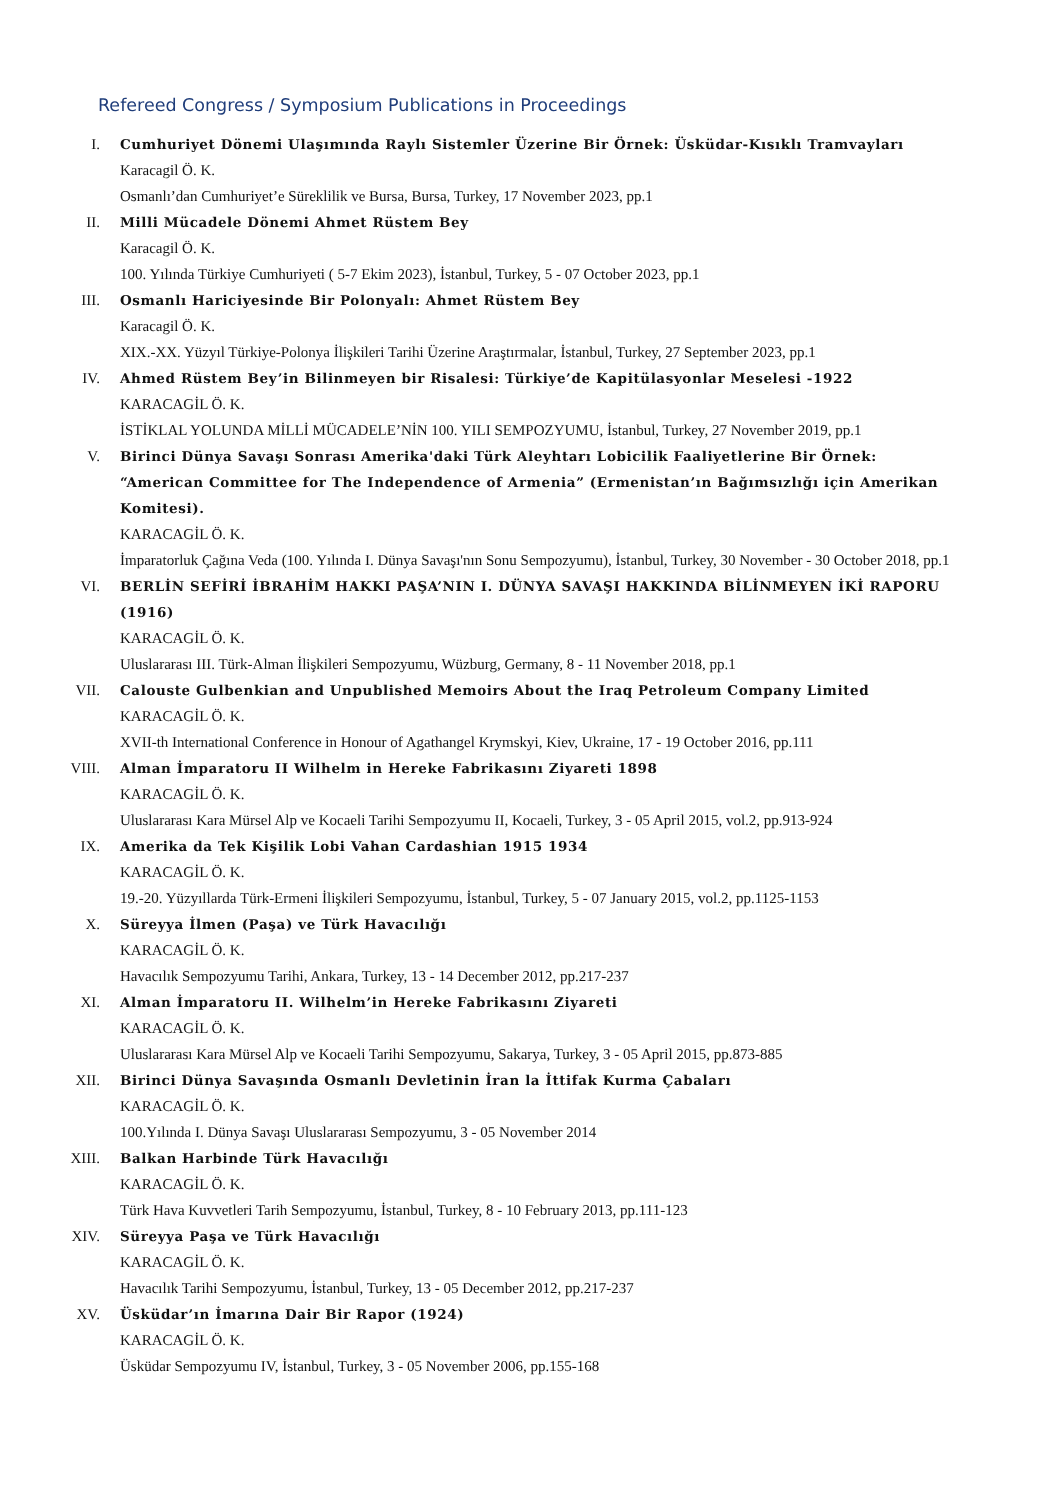Refereed Congress / Symposium Publications in Proceedings
I. Cumhuriyet Dönemi Ulaşımında Raylı Sistemler Üzerine Bir Örnek: Üsküdar-Kısıklı Tramvayları
Karacagil Ö. K.
Osmanlı’dan Cumhuriyet’e Süreklilik ve Bursa, Bursa, Turkey, 17 November 2023, pp.1
II. Milli Mücadele Dönemi Ahmet Rüstem Bey
Karacagil Ö. K.
100. Yılında Türkiye Cumhuriyeti ( 5-7 Ekim 2023), İstanbul, Turkey, 5 - 07 October 2023, pp.1
III. Osmanlı Hariciyesinde Bir Polonyalı: Ahmet Rüstem Bey
Karacagil Ö. K.
XIX.-XX. Yüzyıl Türkiye-Polonya İlişkileri Tarihi Üzerine Araştırmalar, İstanbul, Turkey, 27 September 2023, pp.1
IV. Ahmed Rüstem Bey’in Bilinmeyen bir Risalesi: Türkiye’de Kapitülasyonlar Meselesi -1922
KARACAGİL Ö. K.
İSTİKLAL YOLUNDA MİLLİ MÜCADELE’NİN 100. YILI SEMPOZYUMU, İstanbul, Turkey, 27 November 2019, pp.1
V. Birinci Dünya Savaşı Sonrası Amerika'daki Türk Aleyhtarı Lobicilik Faaliyetlerine Bir Örnek: “American Committee for The Independence of Armenia” (Ermenistan’ın Bağımsızlığı için Amerikan Komitesi).
KARACAGİL Ö. K.
İmparatorluk Çağına Veda (100. Yılında I. Dünya Savaşı'nın Sonu Sempozyumu), İstanbul, Turkey, 30 November - 30 October 2018, pp.1
VI. BERLİN SEFİRİ İBRAHİM HAKKI PAŞA’NIN I. DÜNYA SAVAŞI HAKKINDA BİLİNMEYEN İKİ RAPORU (1916)
KARACAGİL Ö. K.
Uluslararası III. Türk-Alman İlişkileri Sempozyumu, Wüzburg, Germany, 8 - 11 November 2018, pp.1
VII. Calouste Gulbenkian and Unpublished Memoirs About the Iraq Petroleum Company Limited
KARACAGİL Ö. K.
XVII-th International Conference in Honour of Agathangel Krymskyi, Kiev, Ukraine, 17 - 19 October 2016, pp.111
VIII. Alman İmparatoru II Wilhelm in Hereke Fabrikasını Ziyareti 1898
KARACAGİL Ö. K.
Uluslararası Kara Mürsel Alp ve Kocaeli Tarihi Sempozyumu II, Kocaeli, Turkey, 3 - 05 April 2015, vol.2, pp.913-924
IX. Amerika da Tek Kişilik Lobi Vahan Cardashian 1915 1934
KARACAGİL Ö. K.
19.-20. Yüzyıllarda Türk-Ermeni İlişkileri Sempozyumu, İstanbul, Turkey, 5 - 07 January 2015, vol.2, pp.1125-1153
X. Süreyya İlmen (Paşa) ve Türk Havacılığı
KARACAGİL Ö. K.
Havacılık Sempozyumu Tarihi, Ankara, Turkey, 13 - 14 December 2012, pp.217-237
XI. Alman İmparatoru II. Wilhelm’in Hereke Fabrikasını Ziyareti
KARACAGİL Ö. K.
Uluslararası Kara Mürsel Alp ve Kocaeli Tarihi Sempozyumu, Sakarya, Turkey, 3 - 05 April 2015, pp.873-885
XII. Birinci Dünya Savaşında Osmanlı Devletinin İran la İttifak Kurma Çabaları
KARACAGİL Ö. K.
100.Yılında I. Dünya Savaşı Uluslararası Sempozyumu, 3 - 05 November 2014
XIII. Balkan Harbinde Türk Havacılığı
KARACAGİL Ö. K.
Türk Hava Kuvvetleri Tarih Sempozyumu, İstanbul, Turkey, 8 - 10 February 2013, pp.111-123
XIV. Süreyya Paşa ve Türk Havacılığı
KARACAGİL Ö. K.
Havacılık Tarihi Sempozyumu, İstanbul, Turkey, 13 - 05 December 2012, pp.217-237
XV. Üsküdar’ın İmarına Dair Bir Rapor (1924)
KARACAGİL Ö. K.
Üsküdar Sempozyumu IV, İstanbul, Turkey, 3 - 05 November 2006, pp.155-168